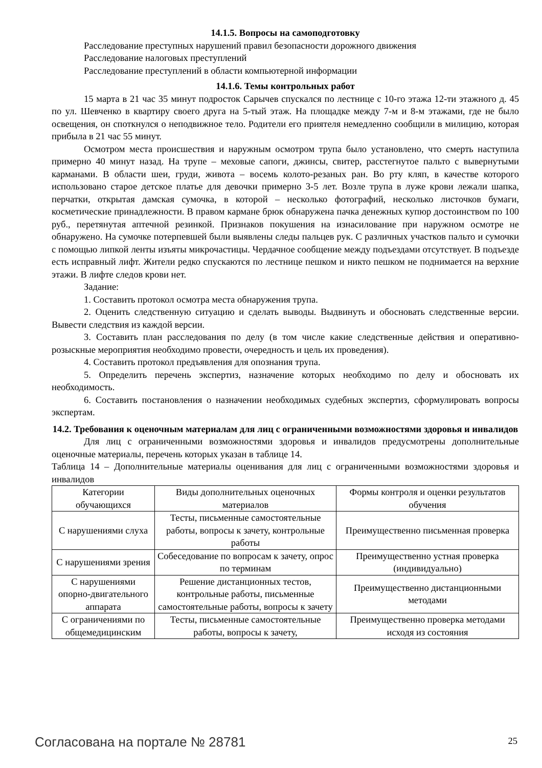14.1.5. Вопросы на самоподготовку
Расследование преступных нарушений правил безопасности дорожного движения
Расследование налоговых преступлений
Расследование преступлений в области компьютерной информации
14.1.6. Темы контрольных работ
15 марта в 21 час 35 минут подросток Сарычев спускался по лестнице с 10-го этажа 12-ти этажного д. 45 по ул. Шевченко в квартиру своего друга на 5-тый этаж. На площадке между 7-м и 8-м этажами, где не было освещения, он споткнулся о неподвижное тело. Родители его приятеля немедленно сообщили в милицию, которая прибыла в 21 час 55 минут.
Осмотром места происшествия и наружным осмотром трупа было установлено, что смерть наступила примерно 40 минут назад. На трупе – меховые сапоги, джинсы, свитер, расстегнутое пальто с вывернутыми карманами. В области шеи, груди, живота – восемь колото-резаных ран. Во рту кляп, в качестве которого использовано старое детское платье для девочки примерно 3-5 лет. Возле трупа в луже крови лежали шапка, перчатки, открытая дамская сумочка, в которой – несколько фотографий, несколько листочков бумаги, косметические принадлежности. В правом кармане брюк обнаружена пачка денежных купюр достоинством по 100 руб., перетянутая аптечной резинкой. Признаков покушения на изнасилование при наружном осмотре не обнаружено. На сумочке потерпевшей были выявлены следы пальцев рук. С различных участков пальто и сумочки с помощью липкой ленты изъяты микрочастицы. Чердачное сообщение между подъездами отсутствует. В подъезде есть исправный лифт. Жители редко спускаются по лестнице пешком и никто пешком не поднимается на верхние этажи. В лифте следов крови нет.
Задание:
1. Составить протокол осмотра места обнаружения трупа.
2. Оценить следственную ситуацию и сделать выводы. Выдвинуть и обосновать следственные версии. Вывести следствия из каждой версии.
3. Составить план расследования по делу (в том числе какие следственные действия и оперативно-розыскные мероприятия необходимо провести, очередность и цель их проведения).
4. Составить протокол предъявления для опознания трупа.
5. Определить перечень экспертиз, назначение которых необходимо по делу и обосновать их необходимость.
6. Составить постановления о назначении необходимых судебных экспертиз, сформулировать вопросы экспертам.
14.2. Требования к оценочным материалам для лиц с ограниченными возможностями здоровья и инвалидов
Для лиц с ограниченными возможностями здоровья и инвалидов предусмотрены дополнительные оценочные материалы, перечень которых указан в таблице 14.
Таблица 14 – Дополнительные материалы оценивания для лиц с ограниченными возможностями здоровья и инвалидов
| Категории обучающихся | Виды дополнительных оценочных материалов | Формы контроля и оценки результатов обучения |
| С нарушениями слуха | Тесты, письменные самостоятельные работы, вопросы к зачету, контрольные работы | Преимущественно письменная проверка |
| С нарушениями зрения | Собеседование по вопросам к зачету, опрос по терминам | Преимущественно устная проверка (индивидуально) |
| С нарушениями опорно-двигательного аппарата | Решение дистанционных тестов, контрольные работы, письменные самостоятельные работы, вопросы к зачету | Преимущественно дистанционными методами |
| С ограничениями по общемедицинским | Тесты, письменные самостоятельные работы, вопросы к зачету, | Преимущественно проверка методами исходя из состояния |
Согласована на портале № 28781 25